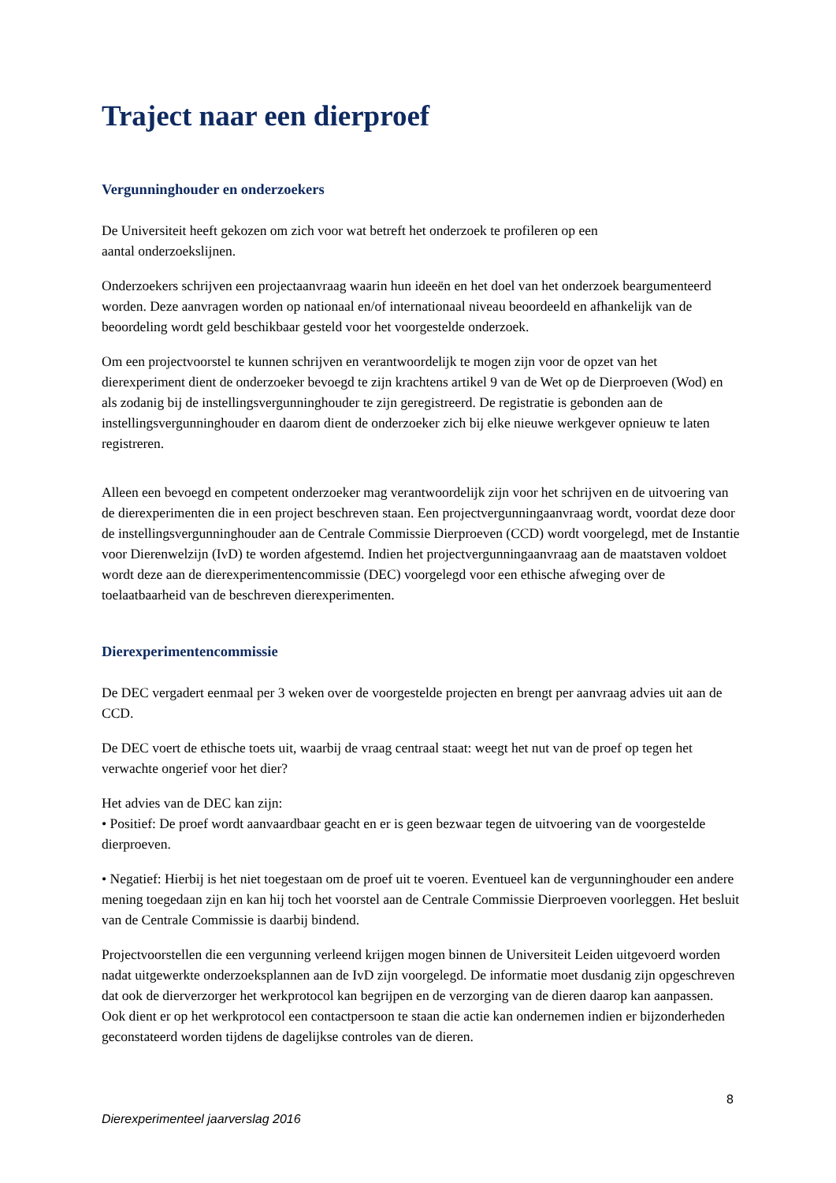Traject naar een dierproef
Vergunninghouder en onderzoekers
De Universiteit heeft gekozen om zich voor wat betreft het onderzoek te profileren op een
aantal onderzoekslijnen.
Onderzoekers schrijven een projectaanvraag waarin hun ideeën en het doel van het onderzoek beargumenteerd worden. Deze aanvragen worden op nationaal en/of internationaal niveau beoordeeld en afhankelijk van de beoordeling wordt geld beschikbaar gesteld voor het voorgestelde onderzoek.
Om een projectvoorstel te kunnen schrijven en verantwoordelijk te mogen zijn voor de opzet van het dierexperiment dient de onderzoeker bevoegd te zijn krachtens artikel 9 van de Wet op de Dierproeven (Wod) en als zodanig bij de instellingsvergunninghouder te zijn geregistreerd. De registratie is gebonden aan de instellingsvergunninghouder en daarom dient de onderzoeker zich bij elke nieuwe werkgever opnieuw te laten registreren.
Alleen een bevoegd en competent onderzoeker mag verantwoordelijk zijn voor het schrijven en de uitvoering van de dierexperimenten die in een project beschreven staan. Een projectvergunningaanvraag wordt, voordat deze door de instellingsvergunninghouder aan de Centrale Commissie Dierproeven (CCD) wordt voorgelegd, met de Instantie voor Dierenwelzijn (IvD) te worden afgestemd. Indien het projectvergunningaanvraag aan de maatstaven voldoet wordt deze aan de dierexperimentencommissie (DEC) voorgelegd voor een ethische afweging over de toelaatbaarheid van de beschreven dierexperimenten.
Dierexperimentencommissie
De DEC vergadert eenmaal per 3 weken over de voorgestelde projecten en brengt per aanvraag advies uit aan de CCD.
De DEC voert de ethische toets uit, waarbij de vraag centraal staat: weegt het nut van de proef op tegen het verwachte ongerief voor het dier?
Het advies van de DEC kan zijn:
• Positief: De proef wordt aanvaardbaar geacht en er is geen bezwaar tegen de uitvoering van de voorgestelde dierproeven.
• Negatief: Hierbij is het niet toegestaan om de proef uit te voeren. Eventueel kan de vergunninghouder een andere mening toegedaan zijn en kan hij toch het voorstel aan de Centrale Commissie Dierproeven voorleggen. Het besluit van de Centrale Commissie is daarbij bindend.
Projectvoorstellen die een vergunning verleend krijgen mogen binnen de Universiteit Leiden uitgevoerd worden nadat uitgewerkte onderzoeksplannen aan de IvD zijn voorgelegd. De informatie moet dusdanig zijn opgeschreven dat ook de dierverzorger het werkprotocol kan begrijpen en de verzorging van de dieren daarop kan aanpassen. Ook dient er op het werkprotocol een contactpersoon te staan die actie kan ondernemen indien er bijzonderheden geconstateerd worden tijdens de dagelijkse controles van de dieren.
8
Dierexperimenteel jaarverslag 2016